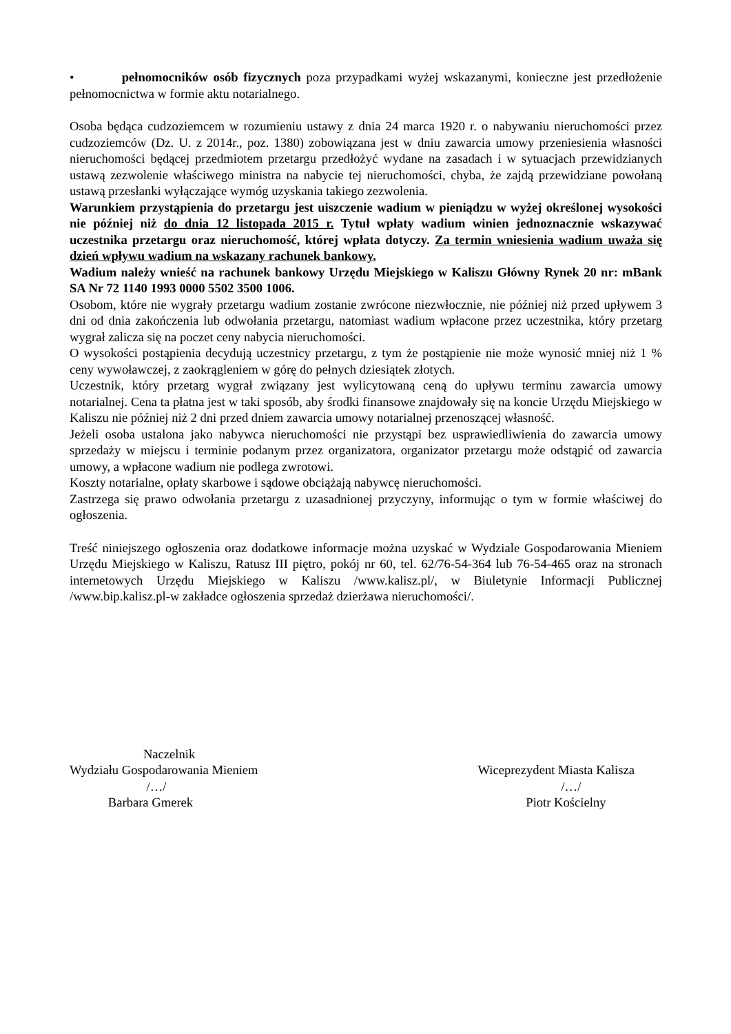• pełnomocników osób fizycznych poza przypadkami wyżej wskazanymi, konieczne jest przedłożenie pełnomocnictwa w formie aktu notarialnego.
Osoba będąca cudzoziemcem w rozumieniu ustawy z dnia 24 marca 1920 r. o nabywaniu nieruchomości przez cudzoziemców (Dz. U. z 2014r., poz. 1380) zobowiązana jest w dniu zawarcia umowy przeniesienia własności nieruchomości będącej przedmiotem przetargu przedłożyć wydane na zasadach i w sytuacjach przewidzianych ustawą zezwolenie właściwego ministra na nabycie tej nieruchomości, chyba, że zajdą przewidziane powołaną ustawą przesłanki wyłączające wymóg uzyskania takiego zezwolenia.
Warunkiem przystąpienia do przetargu jest uiszczenie wadium w pieniądzu w wyżej określonej wysokości nie później niż do dnia 12 listopada 2015 r. Tytuł wpłaty wadium winien jednoznacznie wskazywać uczestnika przetargu oraz nieruchomość, której wpłata dotyczy. Za termin wniesienia wadium uważa się dzień wpływu wadium na wskazany rachunek bankowy.
Wadium należy wnieść na rachunek bankowy Urzędu Miejskiego w Kaliszu Główny Rynek 20 nr: mBank SA Nr 72 1140 1993 0000 5502 3500 1006.
Osobom, które nie wygrały przetargu wadium zostanie zwrócone niezwłocznie, nie później niż przed upływem 3 dni od dnia zakończenia lub odwołania przetargu, natomiast wadium wpłacone przez uczestnika, który przetarg wygrał zalicza się na poczet ceny nabycia nieruchomości.
O wysokości postąpienia decydują uczestnicy przetargu, z tym że postąpienie nie może wynosić mniej niż 1 % ceny wywoławczej, z zaokrągleniem w górę do pełnych dziesiątek złotych.
Uczestnik, który przetarg wygrał związany jest wylicytowaną ceną do upływu terminu zawarcia umowy notarialnej. Cena ta płatna jest w taki sposób, aby środki finansowe znajdowały się na koncie Urzędu Miejskiego w Kaliszu nie później niż 2 dni przed dniem zawarcia umowy notarialnej przenoszącej własność.
Jeżeli osoba ustalona jako nabywca nieruchomości nie przystąpi bez usprawiedliwienia do zawarcia umowy sprzedaży w miejscu i terminie podanym przez organizatora, organizator przetargu może odstąpić od zawarcia umowy, a wpłacone wadium nie podlega zwrotowi.
Koszty notarialne, opłaty skarbowe i sądowe obciążają nabywcę nieruchomości.
Zastrzega się prawo odwołania przetargu z uzasadnionej przyczyny, informując o tym w formie właściwej do ogłoszenia.
Treść niniejszego ogłoszenia oraz dodatkowe informacje można uzyskać w Wydziale Gospodarowania Mieniem Urzędu Miejskiego w Kaliszu, Ratusz III piętro, pokój nr 60, tel. 62/76-54-364 lub 76-54-465 oraz na stronach internetowych Urzędu Miejskiego w Kaliszu /www.kalisz.pl/, w Biuletynie Informacji Publicznej /www.bip.kalisz.pl-w zakładce ogłoszenia sprzedaż dzierżawa nieruchomości/.
Naczelnik
Wydziału Gospodarowania Mieniem
/…/
Barbara Gmerek
Wiceprezydent Miasta Kalisza
/…/
Piotr Kościelny